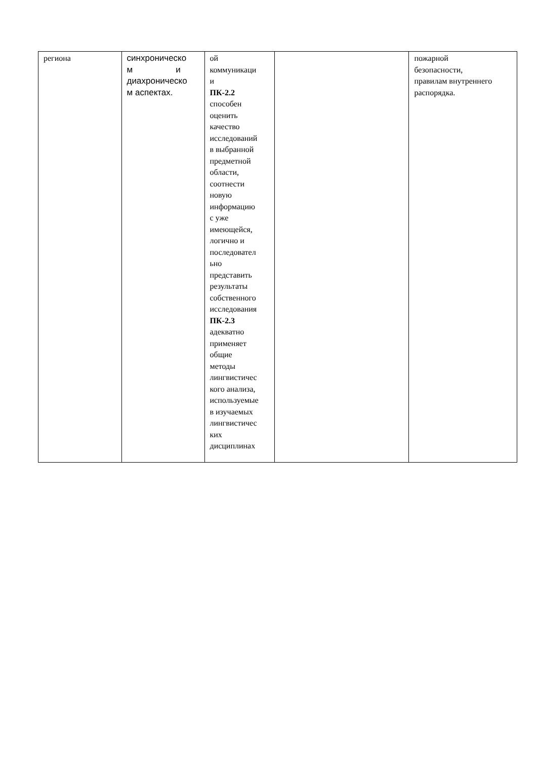| региона | синхроническо м и диахроническо м аспектах. | ой коммуникаци и ПК-2.2 способен оценить качество исследований в выбранной предметной области, соотнести новую информацию с уже имеющейся, логично и последовател ьно представить результаты собственного исследования ПК-2.3 адекватно применяет общие методы лингвистичес кого анализа, используемые в изучаемых лингвистичес ких дисциплинах | | пожарной безопасности, правилам внутреннего распорядка. |